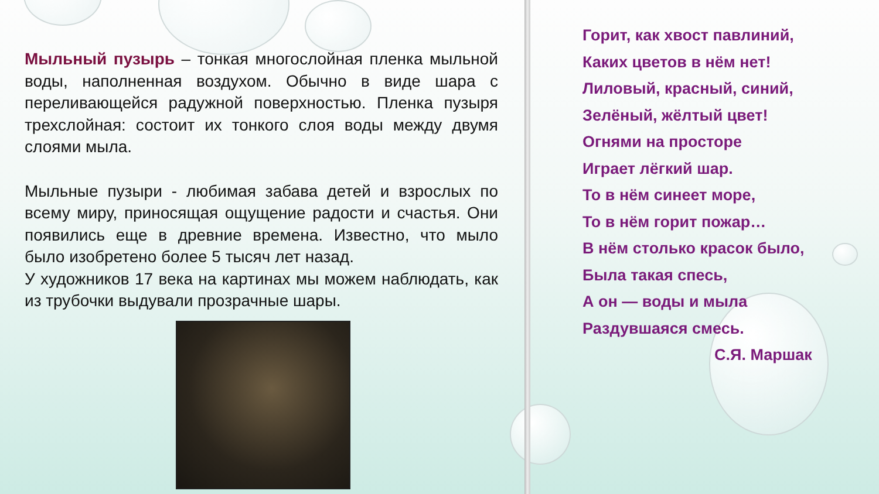Мыльный пузырь – тонкая многослойная пленка мыльной воды, наполненная воздухом. Обычно в виде шара с переливающейся радужной поверхностью. Пленка пузыря трехслойная: состоит их тонкого слоя воды между двумя слоями мыла.
Мыльные пузыри - любимая забава детей и взрослых по всему миру, приносящая ощущение радости и счастья. Они появились еще в древние времена. Известно, что мыло было изобретено более 5 тысяч лет назад.
У художников 17 века на картинах мы можем наблюдать, как из трубочки выдували прозрачные шары.
Горит, как хвост павлиний,
Каких цветов в нём нет!
Лиловый, красный, синий,
Зелёный, жёлтый цвет!
Огнями на просторе
Играет лёгкий шар.
То в нём синеет море,
То в нём горит пожар…
В нём столько красок было,
Была такая спесь,
А он — воды и мыла
Раздувшаяся смесь.
С.Я. Маршак